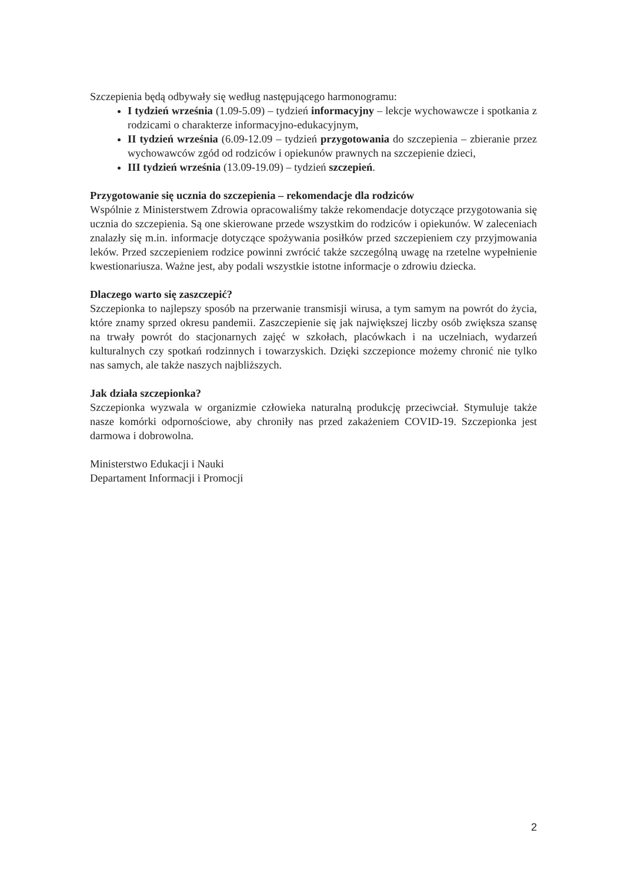Szczepienia będą odbywały się według następującego harmonogramu:
I tydzień września (1.09-5.09) – tydzień informacyjny – lekcje wychowawcze i spotkania z rodzicami o charakterze informacyjno-edukacyjnym,
II tydzień września (6.09-12.09 – tydzień przygotowania do szczepienia – zbieranie przez wychowawców zgód od rodziców i opiekunów prawnych na szczepienie dzieci,
III tydzień września (13.09-19.09) – tydzień szczepień.
Przygotowanie się ucznia do szczepienia – rekomendacje dla rodziców
Wspólnie z Ministerstwem Zdrowia opracowaliśmy także rekomendacje dotyczące przygotowania się ucznia do szczepienia. Są one skierowane przede wszystkim do rodziców i opiekunów. W zaleceniach znalazły się m.in. informacje dotyczące spożywania posiłków przed szczepieniem czy przyjmowania leków. Przed szczepieniem rodzice powinni zwrócić także szczególną uwagę na rzetelne wypełnienie kwestionariusza. Ważne jest, aby podali wszystkie istotne informacje o zdrowiu dziecka.
Dlaczego warto się zaszczepić?
Szczepionka to najlepszy sposób na przerwanie transmisji wirusa, a tym samym na powrót do życia, które znamy sprzed okresu pandemii. Zaszczepienie się jak największej liczby osób zwiększa szansę na trwały powrót do stacjonarnych zajęć w szkołach, placówkach i na uczelniach, wydarzeń kulturalnych czy spotkań rodzinnych i towarzyskich. Dzięki szczepionce możemy chronić nie tylko nas samych, ale także naszych najbliższych.
Jak działa szczepionka?
Szczepionka wyzwala w organizmie człowieka naturalną produkcję przeciwciał. Stymuluje także nasze komórki odpornościowe, aby chroniły nas przed zakażeniem COVID-19. Szczepionka jest darmowa i dobrowolna.
Ministerstwo Edukacji i Nauki
Departament Informacji i Promocji
2